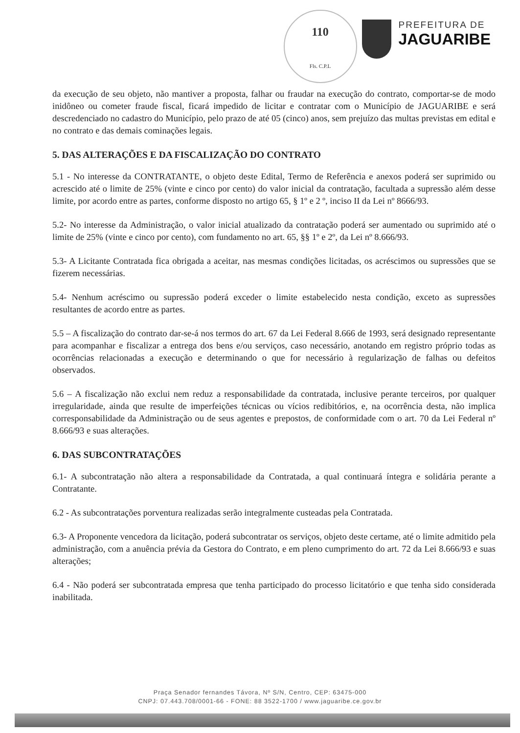110
Fls. C.P.L
PREFEITURA DE
JAGUARIBE
da execução de seu objeto, não mantiver a proposta, falhar ou fraudar na execução do contrato, comportar-se de modo inidôneo ou cometer fraude fiscal, ficará impedido de licitar e contratar com o Município de JAGUARIBE e será descredenciado no cadastro do Município, pelo prazo de até 05 (cinco) anos, sem prejuízo das multas previstas em edital e no contrato e das demais cominações legais.
5. DAS ALTERAÇÕES E DA FISCALIZAÇÃO DO CONTRATO
5.1 - No interesse da CONTRATANTE, o objeto deste Edital, Termo de Referência e anexos poderá ser suprimido ou acrescido até o limite de 25% (vinte e cinco por cento) do valor inicial da contratação, facultada a supressão além desse limite, por acordo entre as partes, conforme disposto no artigo 65, § 1º e 2 º, inciso II da Lei nº 8666/93.
5.2- No interesse da Administração, o valor inicial atualizado da contratação poderá ser aumentado ou suprimido até o limite de 25% (vinte e cinco por cento), com fundamento no art. 65, §§ 1º e 2º, da Lei nº 8.666/93.
5.3- A Licitante Contratada fica obrigada a aceitar, nas mesmas condições licitadas, os acréscimos ou supressões que se fizerem necessárias.
5.4- Nenhum acréscimo ou supressão poderá exceder o limite estabelecido nesta condição, exceto as supressões resultantes de acordo entre as partes.
5.5 – A fiscalização do contrato dar-se-á nos termos do art. 67 da Lei Federal 8.666 de 1993, será designado representante para acompanhar e fiscalizar a entrega dos bens e/ou serviços, caso necessário, anotando em registro próprio todas as ocorrências relacionadas a execução e determinando o que for necessário à regularização de falhas ou defeitos observados.
5.6 – A fiscalização não exclui nem reduz a responsabilidade da contratada, inclusive perante terceiros, por qualquer irregularidade, ainda que resulte de imperfeições técnicas ou vícios redibitórios, e, na ocorrência desta, não implica corresponsabilidade da Administração ou de seus agentes e prepostos, de conformidade com o art. 70 da Lei Federal nº 8.666/93 e suas alterações.
6. DAS SUBCONTRATAÇÕES
6.1- A subcontratação não altera a responsabilidade da Contratada, a qual continuará íntegra e solidária perante a Contratante.
6.2 - As subcontratações porventura realizadas serão integralmente custeadas pela Contratada.
6.3- A Proponente vencedora da licitação, poderá subcontratar os serviços, objeto deste certame, até o limite admitido pela administração, com a anuência prévia da Gestora do Contrato, e em pleno cumprimento do art. 72 da Lei 8.666/93 e suas alterações;
6.4 - Não poderá ser subcontratada empresa que tenha participado do processo licitatório e que tenha sido considerada inabilitada.
Praça Senador fernandes Távora, Nº S/N, Centro, CEP: 63475-000
CNPJ: 07.443.708/0001-66 - FONE: 88 3522-1700 / www.jaguaribe.ce.gov.br